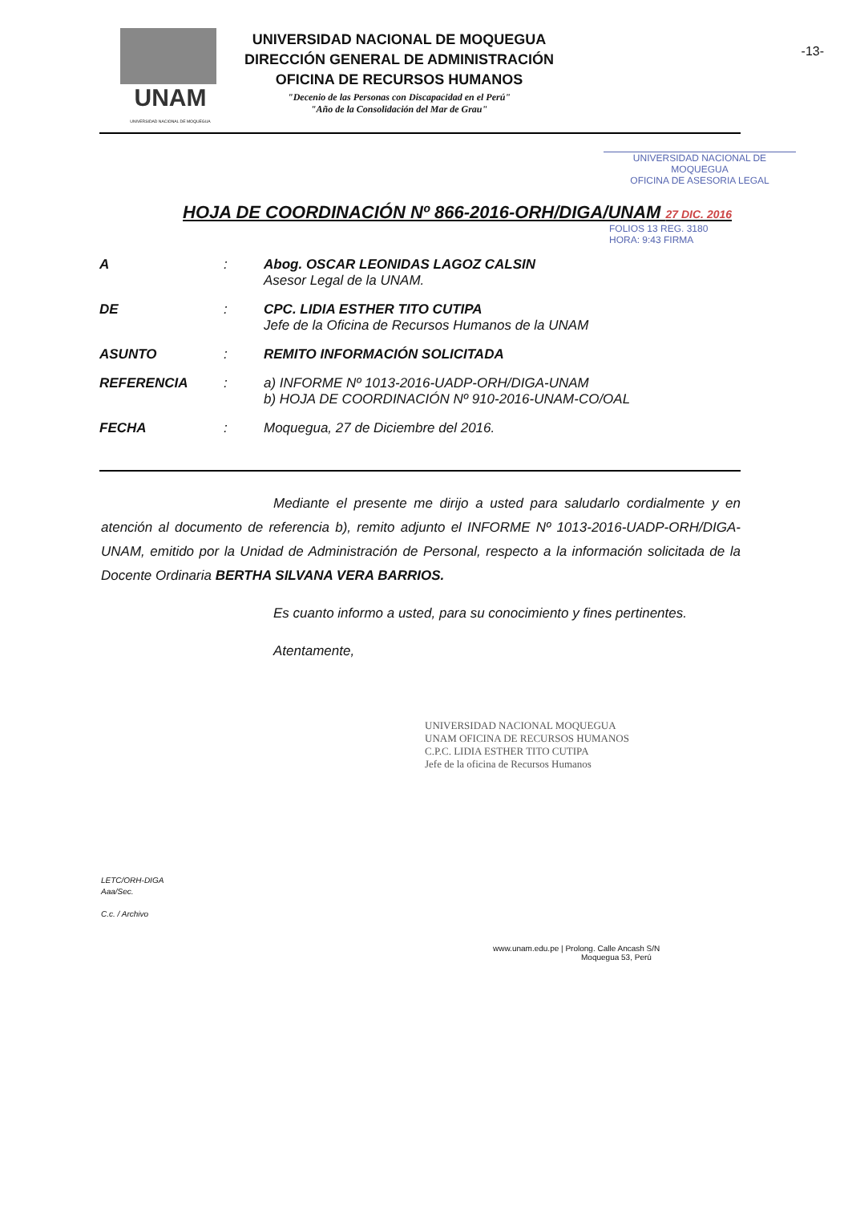-13-
UNAM
UNIVERSIDAD NACIONAL DE MOQUEGUA
UNIVERSIDAD NACIONAL DE MOQUEGUA
DIRECCIÓN GENERAL DE ADMINISTRACIÓN
OFICINA DE RECURSOS HUMANOS
"Decenio de las Personas con Discapacidad en el Perú"
"Año de la Consolidación del Mar de Grau"
UNIVERSIDAD NACIONAL DE MOQUEGUA
OFICINA DE ASESORIA LEGAL
HOJA DE COORDINACIÓN Nº 866-2016-ORH/DIGA/UNAM 27 DIC. 2016
FOLIOS 13 REG. 3180
HORA: 9:43 FIRMA
| A | : | Abog. OSCAR LEONIDAS LAGOZ CALSIN Asesor Legal de la UNAM. |
| DE | : | CPC. LIDIA ESTHER TITO CUTIPA Jefe de la Oficina de Recursos Humanos de la UNAM |
| ASUNTO | : | REMITO INFORMACIÓN SOLICITADA |
| REFERENCIA | : | a) INFORME Nº 1013-2016-UADP-ORH/DIGA-UNAM b) HOJA DE COORDINACIÓN Nº 910-2016-UNAM-CO/OAL |
| FECHA | : | Moquegua, 27 de Diciembre del 2016. |
Mediante el presente me dirijo a usted para saludarlo cordialmente y en atención al documento de referencia b), remito adjunto el INFORME Nº 1013-2016-UADP-ORH/DIGA-UNAM, emitido por la Unidad de Administración de Personal, respecto a la información solicitada de la Docente Ordinaria BERTHA SILVANA VERA BARRIOS.
Es cuanto informo a usted, para su conocimiento y fines pertinentes.
Atentamente,
UNIVERSIDAD NACIONAL MOQUEGUA
UNAM OFICINA DE RECURSOS HUMANOS
C.P.C. LIDIA ESTHER TITO CUTIPA
Jefe de la oficina de Recursos Humanos
LETC/ORH-DIGA
Aaa/Sec.
C.c. / Archivo
www.unam.edu.pe | Prolong. Calle Ancash S/N
Moquegua 53, Perú